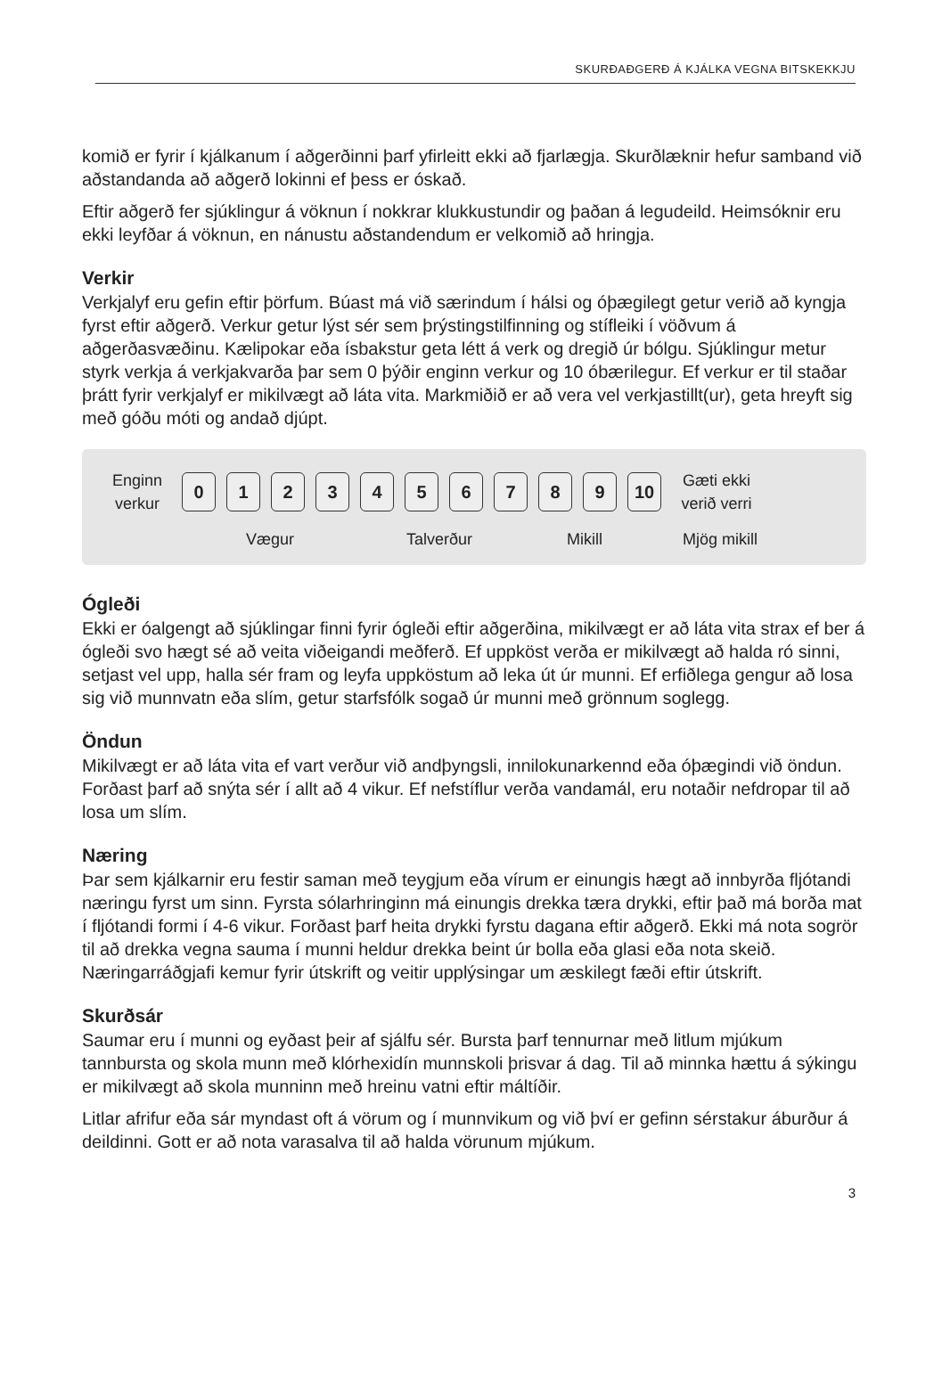SKURÐAÐGERÐ Á KJÁLKA VEGNA BITSKEKKJU
komið er fyrir í kjálkanum í aðgerðinni þarf yfirleitt ekki að fjarlægja. Skurðlæknir hefur samband við aðstandanda að aðgerð lokinni ef þess er óskað.
Eftir aðgerð fer sjúklingur á vöknun í nokkrar klukkustundir og þaðan á legudeild. Heimsóknir eru ekki leyfðar á vöknun, en nánustu aðstandendum er velkomið að hringja.
Verkir
Verkjalyf eru gefin eftir þörfum. Búast má við særindum í hálsi og óþægilegt getur verið að kyngja fyrst eftir aðgerð. Verkur getur lýst sér sem þrýstingstilfinning og stífleiki í vöðvum á aðgerðasvæðinu. Kælipokar eða ísbakstur geta létt á verk og dregið úr bólgu. Sjúklingur metur styrk verkja á verkjakvarða þar sem 0 þýðir enginn verkur og 10 óbærilegur. Ef verkur er til staðar þrátt fyrir verkjalyf er mikilvægt að láta vita. Markmiðið er að vera vel verkjastillt(ur), geta hreyft sig með góðu móti og andað djúpt.
Enginn verkur
0 1 2 3 4 5 6 7 8 9 10
Gæti ekki verið verri
Vægur Talverður Mikill Mjög mikill
Ógleði
Ekki er óalgengt að sjúklingar finni fyrir ógleði eftir aðgerðina, mikilvægt er að láta vita strax ef ber á ógleði svo hægt sé að veita viðeigandi meðferð. Ef uppköst verða er mikilvægt að halda ró sinni, setjast vel upp, halla sér fram og leyfa uppköstum að leka út úr munni. Ef erfiðlega gengur að losa sig við munnvatn eða slím, getur starfsfólk sogað úr munni með grönnum soglegg.
Öndun
Mikilvægt er að láta vita ef vart verður við andþyngsli, innilokunarkennd eða óþægindi við öndun. Forðast þarf að snýta sér í allt að 4 vikur. Ef nefstíflur verða vandamál, eru notaðir nefdropar til að losa um slím.
Næring
Þar sem kjálkarnir eru festir saman með teygjum eða vírum er einungis hægt að innbyrða fljótandi næringu fyrst um sinn. Fyrsta sólarhringinn má einungis drekka tæra drykki, eftir það má borða mat í fljótandi formi í 4-6 vikur. Forðast þarf heita drykki fyrstu dagana eftir aðgerð. Ekki má nota sogrör til að drekka vegna sauma í munni heldur drekka beint úr bolla eða glasi eða nota skeið. Næringarráðgjafi kemur fyrir útskrift og veitir upplýsingar um æskilegt fæði eftir útskrift.
Skurðsár
Saumar eru í munni og eyðast þeir af sjálfu sér. Bursta þarf tennurnar með litlum mjúkum tannbursta og skola munn með klórhexidín munnskoli þrisvar á dag. Til að minnka hættu á sýkingu er mikilvægt að skola munninn með hreinu vatni eftir máltíðir.
Litlar afrifur eða sár myndast oft á vörum og í munnvikum og við því er gefinn sérstakur áburður á deildinni. Gott er að nota varasalva til að halda vörunum mjúkum.
3